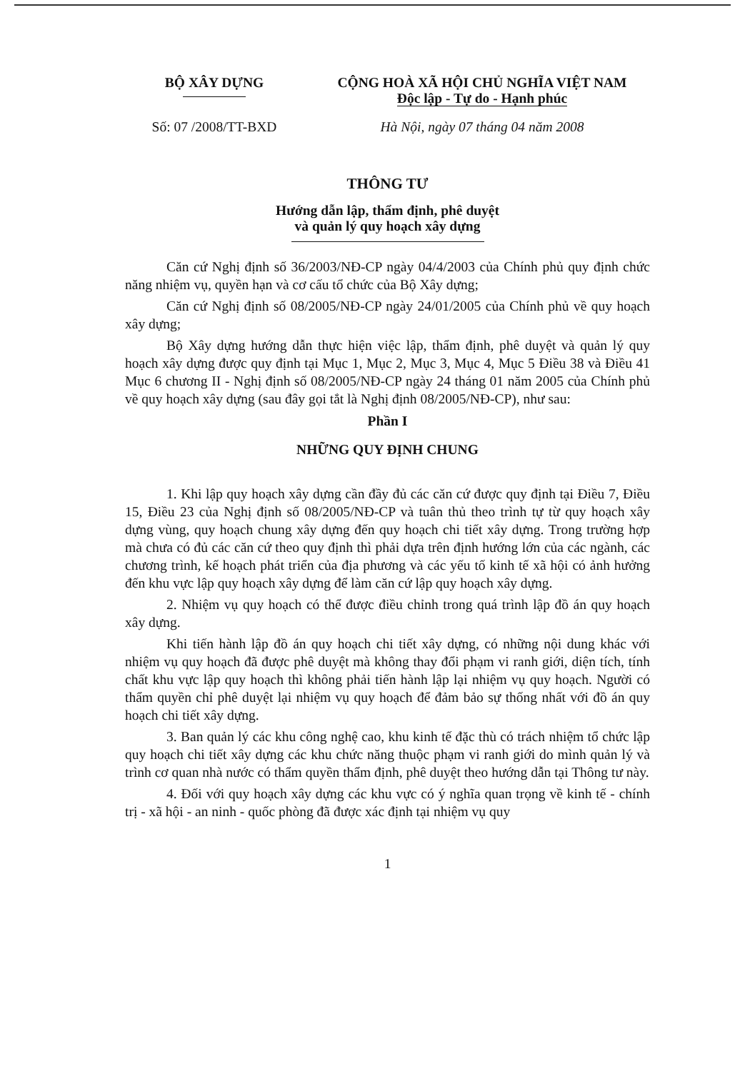BỘ XÂY DỰNG CỘNG HOÀ XÃ HỘI CHỦ NGHĨA VIỆT NAM
Độc lập - Tự do - Hạnh phúc
Số: 07 /2008/TT-BXD Hà Nội, ngày 07 tháng 04 năm 2008
THÔNG TƯ
Hướng dẫn lập, thẩm định, phê duyệt
và quản lý quy hoạch xây dựng
Căn cứ Nghị định số 36/2003/NĐ-CP ngày 04/4/2003 của Chính phủ quy định chức năng nhiệm vụ, quyền hạn và cơ cấu tổ chức của Bộ Xây dựng;
Căn cứ Nghị định số 08/2005/NĐ-CP ngày 24/01/2005 của Chính phủ về quy hoạch xây dựng;
Bộ Xây dựng hướng dẫn thực hiện việc lập, thẩm định, phê duyệt và quản lý quy hoạch xây dựng được quy định tại Mục 1, Mục 2, Mục 3, Mục 4, Mục 5 Điều 38 và Điều 41 Mục 6 chương II - Nghị định số 08/2005/NĐ-CP ngày 24 tháng 01 năm 2005 của Chính phủ về quy hoạch xây dựng (sau đây gọi tắt là Nghị định 08/2005/NĐ-CP), như sau:
Phần I
NHỮNG QUY ĐỊNH CHUNG
1. Khi lập quy hoạch xây dựng cần đầy đủ các căn cứ được quy định tại Điều 7, Điều 15, Điều 23 của Nghị định số 08/2005/NĐ-CP và tuân thủ theo trình tự từ quy hoạch xây dựng vùng, quy hoạch chung xây dựng đến quy hoạch chi tiết xây dựng. Trong trường hợp mà chưa có đủ các căn cứ theo quy định thì phải dựa trên định hướng lớn của các ngành, các chương trình, kế hoạch phát triển của địa phương và các yếu tố kinh tế xã hội có ảnh hưởng đến khu vực lập quy hoạch xây dựng để làm căn cứ lập quy hoạch xây dựng.
2. Nhiệm vụ quy hoạch có thể được điều chỉnh trong quá trình lập đồ án quy hoạch xây dựng.
Khi tiến hành lập đồ án quy hoạch chi tiết xây dựng, có những nội dung khác với nhiệm vụ quy hoạch đã được phê duyệt mà không thay đổi phạm vi ranh giới, diện tích, tính chất khu vực lập quy hoạch thì không phải tiến hành lập lại nhiệm vụ quy hoạch. Người có thẩm quyền chỉ phê duyệt lại nhiệm vụ quy hoạch để đảm bảo sự thống nhất với đồ án quy hoạch chi tiết xây dựng.
3. Ban quản lý các khu công nghệ cao, khu kinh tế đặc thù có trách nhiệm tổ chức lập quy hoạch chi tiết xây dựng các khu chức năng thuộc phạm vi ranh giới do mình quản lý và trình cơ quan nhà nước có thẩm quyền thẩm định, phê duyệt theo hướng dẫn tại Thông tư này.
4. Đối với quy hoạch xây dựng các khu vực có ý nghĩa quan trọng về kinh tế - chính trị - xã hội - an ninh - quốc phòng đã được xác định tại nhiệm vụ quy
1